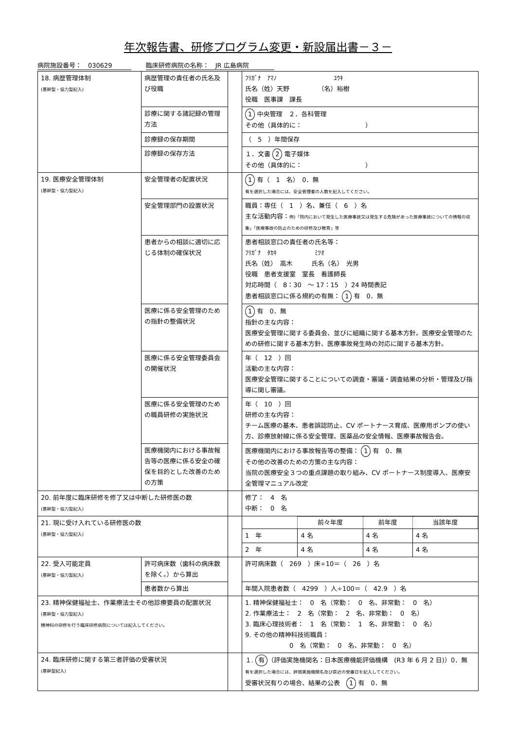年次報告書、研修プログラム変更・新設届出書－３－
病院施設番号：　030629　　　臨床研修病院の名称：　JR 広島病院　　　　
| 18. 病歴管理体制 (基幹型・協力型記入) | 病歴管理の責任者の氏名及び役職 | | ﾌﾘｶﾞﾅ ｱﾏﾉ ﾕｳｷ 氏名（姓）天野 （名）裕樹 役職 医事課 課長 |
| | 診療に関する諸記録の管理方法 | | 1 中央管理 ２．各科管理 その他（具体的に： ） |
| | 診療録の保存期間 | | （ 5 ）年間保存 |
| | 診療録の保存方法 | | １．文書 2 電子媒体 その他（具体的に： ） |
| 19. 医療安全管理体制 (基幹型・協力型記入) | 安全管理者の配置状況 | | 1 有（ 1 名） 0．無 有を選択した場合には、安全管理者の人数を記入してください。 |
| | 安全管理部門の設置状況 | | 職員：専任（ 1 ）名、兼任（ 6 ）名 主な活動内容： 例)「院内において発生した医療事故又は発生する危険があった医療事故についての情報の収集」「医療事故の防止のための研修及び教育」等 |
| | 患者からの相談に適切に応じる体制の確保状況 | | 患者相談窓口の責任者の氏名等： ﾌﾘｶﾞﾅ ﾀｶｷ ﾐﾂｵ 氏名（姓） 高木 氏名（名） 光男 役職 患者支援室 室長 看護師長 対応時間（ 8：30 ～ 17：15 ）24 時間表記 患者相談窓口に係る規約の有無： 1 有 0．無 |
| | 医療に係る安全管理のための指針の整備状況 | | 1 有 0．無 指針の主な内容： 医療安全管理に関する委員会、並びに組織に関する基本方針。医療安全管理のための研修に関する基本方針、医療事故発生時の対応に関する基本方針。 |
| | 医療に係る安全管理委員会の開催状況 | | 年（ 12 ）回 活動の主な内容： 医療安全管理に関することについての調査・審議・調査結果の分析・管理及び指導に関し審議。 |
| | 医療に係る安全管理のための職員研修の実施状況 | | 年（ 10 ）回 研修の主な内容： チーム医療の基本、患者誤認防止、CV ポートナース育成、医療用ポンプの使い方、診療放射線に係る安全管理、医薬品の安全情報、医療事故報告会。 |
| | 医療機関内における事故報告等の医療に係る安全の確保を目的とした改善のための方策 | | 医療機関内における事故報告等の整備： 1 有 0．無 その他の改善のための方策の主な内容： 当院の医療安全３つの重点課題の取り組み、CV ポートナース制度導入、医療安全管理マニュアル改定 |
| 20. 前年度に臨床研修を修了又は中断した研修医の数 (基幹型・協力型記入) | | | 修了： 4 名 中断： 0 名 |
| 21. 現に受け入れている研修医の数 (基幹型・協力型記入) | | | / / 前々年度 / 前年度 / 当該年度 / / --- / --- / --- / --- / / 1 年 / 4 名 / 4 名 / 4 名 / / 2 年 / 4 名 / 4 名 / 4 名 / |
| 22. 受入可能定員 (基幹型・協力型記入) | 許可病床数（歯科の病床数を除く。）から算出 | | 許可病床数（ 269 ）床÷10＝（ 26 ）名 |
| | 患者数から算出 | | 年間入院患者数（ 4299 ）人÷100＝（ 42.9 ）名 |
| 23. 精神保健福祉士、作業療法士その他診療要員の配置状況 (基幹型・協力型記入) 精神科の研修を行う臨床研修病院については記入してください。 | | | 1. 精神保健福祉士： 0 名（常勤： 0 名、非常勤： 0 名） 2. 作業療法士： 2 名（常勤： 2 名、非常勤： 0 名） 3. 臨床心理技術者： 1 名（常勤： 1 名、非常勤： 0 名） 9. その他の精神科技術職員： 0 名（常勤： 0 名、非常勤： 0 名） |
| 24. 臨床研修に関する第三者評価の受審状況 (基幹型記入) | | | １. 有 （評価実施機関名：日本医療機能評価機構 (R3 年 6 月 2 日)）0．無 有を選択した場合には、評価実施機関名及び直近の受審日を記入してください。 受審状況有りの場合、結果の公表 1 有 0．無 |